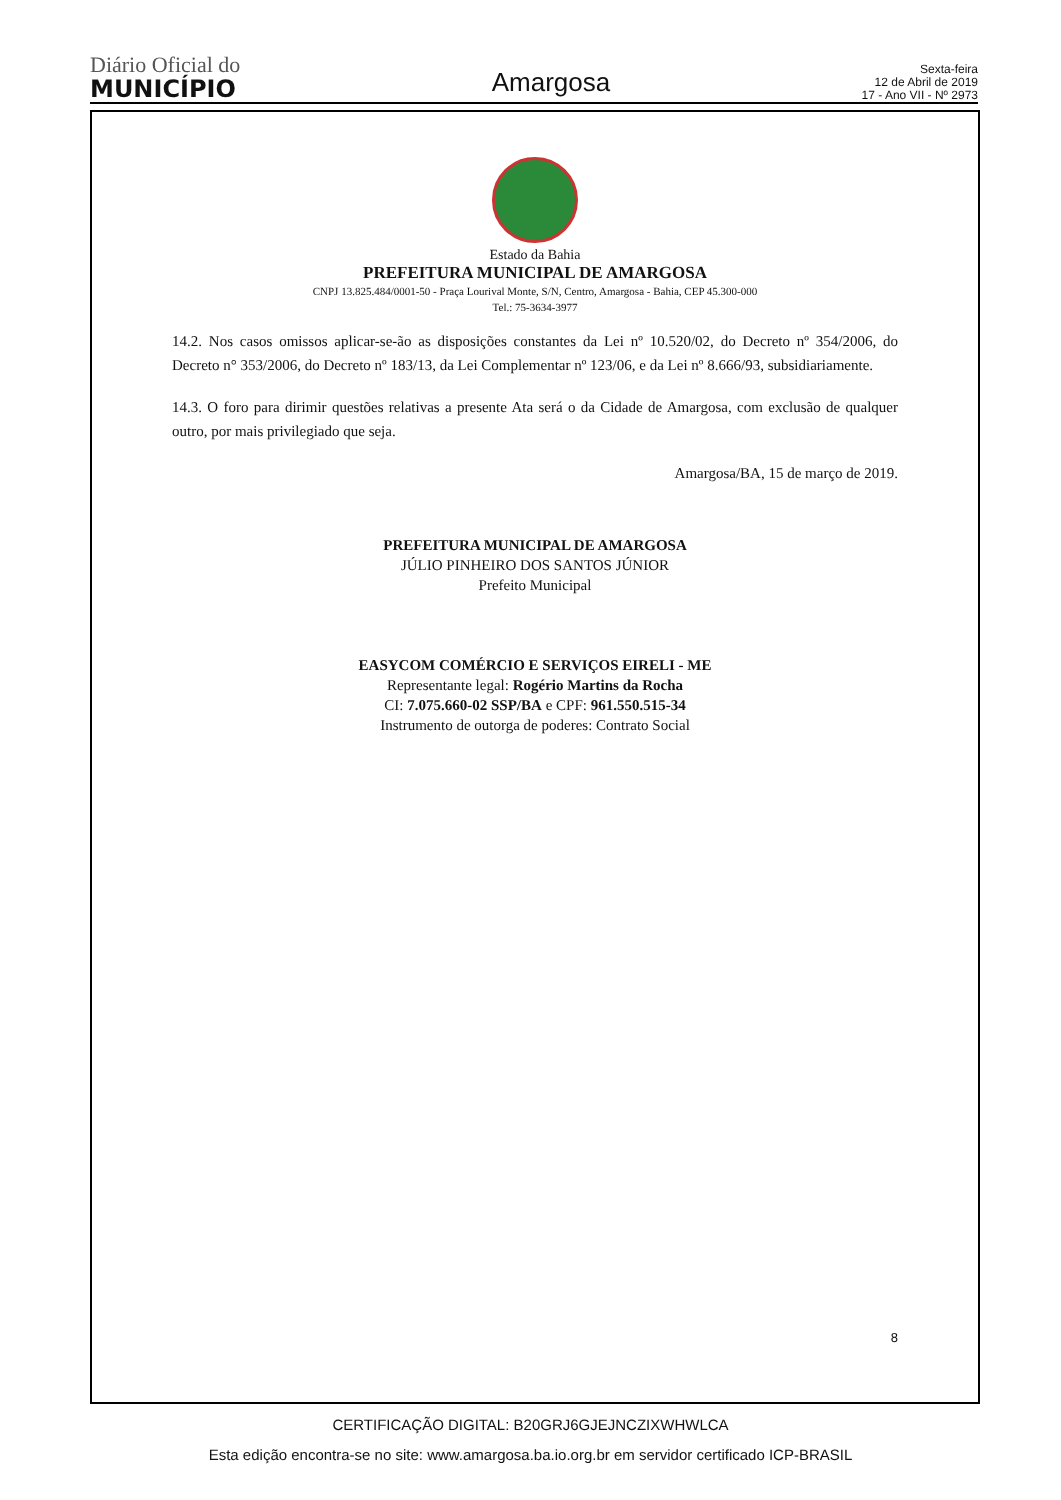Diário Oficial do
MUNICÍPIO
Amargosa
Sexta-feira
12 de Abril de 2019
17 - Ano VII - Nº 2973
Estado da Bahia
PREFEITURA MUNICIPAL DE AMARGOSA
CNPJ 13.825.484/0001-50 - Praça Lourival Monte, S/N, Centro, Amargosa - Bahia, CEP 45.300-000
Tel.: 75-3634-3977
14.2. Nos casos omissos aplicar-se-ão as disposições constantes da Lei nº 10.520/02, do Decreto nº 354/2006, do Decreto n° 353/2006, do Decreto nº 183/13, da Lei Complementar nº 123/06, e da Lei nº 8.666/93, subsidiariamente.
14.3. O foro para dirimir questões relativas a presente Ata será o da Cidade de Amargosa, com exclusão de qualquer outro, por mais privilegiado que seja.
Amargosa/BA, 15 de março de 2019.
PREFEITURA MUNICIPAL DE AMARGOSA
JÚLIO PINHEIRO DOS SANTOS JÚNIOR
Prefeito Municipal
EASYCOM COMÉRCIO E SERVIÇOS EIRELI - ME
Representante legal: Rogério Martins da Rocha
CI: 7.075.660-02 SSP/BA e CPF: 961.550.515-34
Instrumento de outorga de poderes: Contrato Social
8
CERTIFICAÇÃO DIGITAL: B20GRJ6GJEJNCZIXWHWLCA
Esta edição encontra-se no site: www.amargosa.ba.io.org.br em servidor certificado ICP-BRASIL